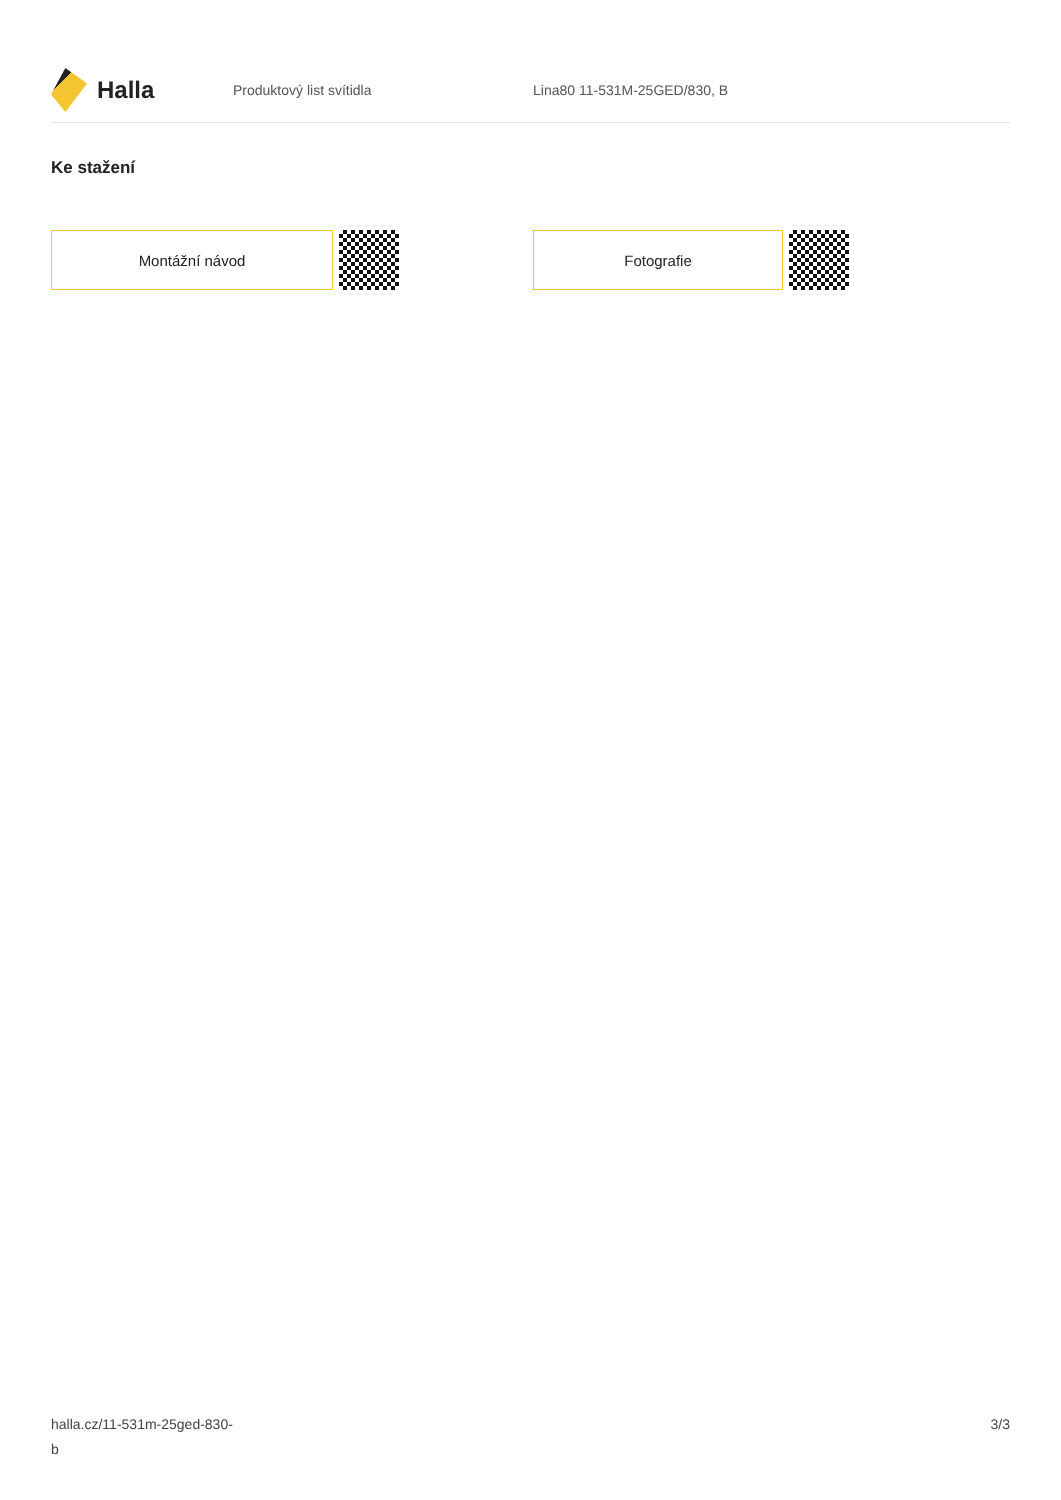Halla
Produktový list svítidla Lina80 11-531M-25GED/830, B
Ke stažení
Montážní návod Fotografie
halla.cz/11-531m-25ged-830-
b
3/3